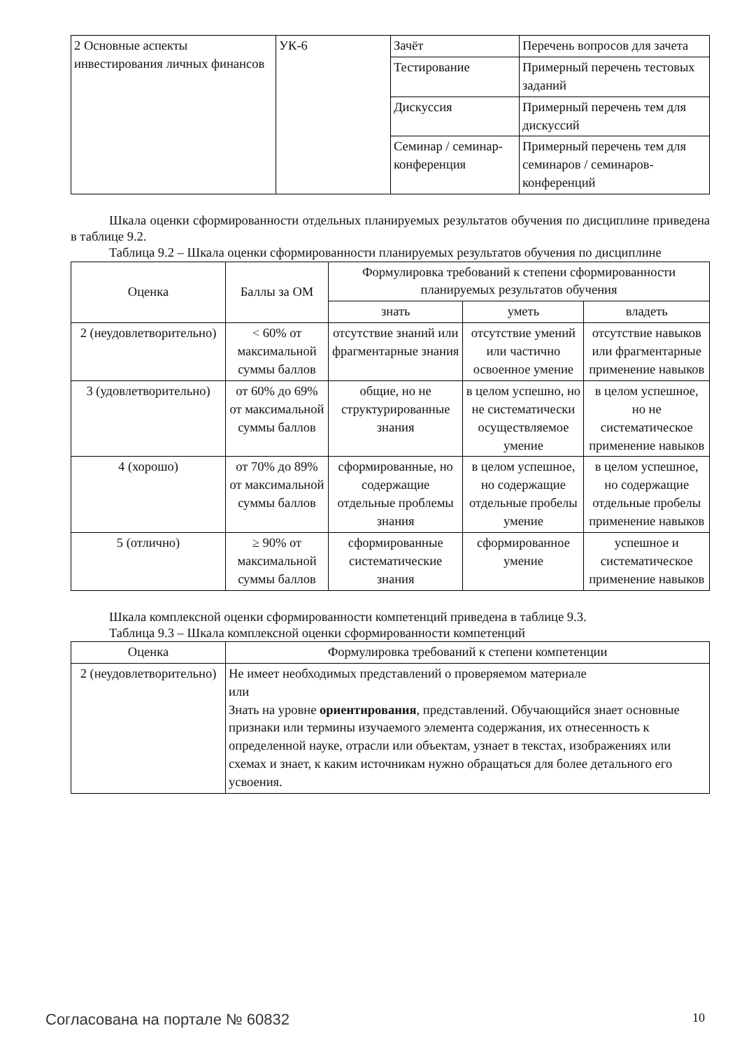| 2 Основные аспекты инвестирования личных финансов | УК-6 | Зачёт | Перечень вопросов для зачета |
| | | Тестирование | Примерный перечень тестовых заданий |
| | | Дискуссия | Примерный перечень тем для дискуссий |
| | | Семинар / семинар-конференция | Примерный перечень тем для семинаров / семинаров-конференций |
Шкала оценки сформированности отдельных планируемых результатов обучения по дисциплине приведена в таблице 9.2.
Таблица 9.2 – Шкала оценки сформированности планируемых результатов обучения по дисциплине
| Оценка | Баллы за ОМ | Формулировка требований к степени сформированности планируемых результатов обучения | | |
| --- | --- | --- | --- | --- |
| | | знать | уметь | владеть |
| 2 (неудовлетворительно) | < 60% от максимальной суммы баллов | отсутствие знаний или фрагментарные знания | отсутствие умений или частично освоенное умение | отсутствие навыков или фрагментарные применение навыков |
| 3 (удовлетворительно) | от 60% до 69% от максимальной суммы баллов | общие, но не структурированные знания | в целом успешно, но не систематически осуществляемое умение | в целом успешное, но не систематическое применение навыков |
| 4 (хорошо) | от 70% до 89% от максимальной суммы баллов | сформированные, но содержащие отдельные проблемы знания | в целом успешное, но содержащие отдельные пробелы умение | в целом успешное, но содержащие отдельные пробелы применение навыков |
| 5 (отлично) | ≥ 90% от максимальной суммы баллов | сформированные систематические знания | сформированное умение | успешное и систематическое применение навыков |
Шкала комплексной оценки сформированности компетенций приведена в таблице 9.3.
Таблица 9.3 – Шкала комплексной оценки сформированности компетенций
| Оценка | Формулировка требований к степени компетенции |
| --- | --- |
| 2 (неудовлетворительно) | Не имеет необходимых представлений о проверяемом материале или Знать на уровне ориентирования , представлений. Обучающийся знает основные признаки или термины изучаемого элемента содержания, их отнесенность к определенной науке, отрасли или объектам, узнает в текстах, изображениях или схемах и знает, к каким источникам нужно обращаться для более детального его усвоения. |
Согласована на портале № 60832 10